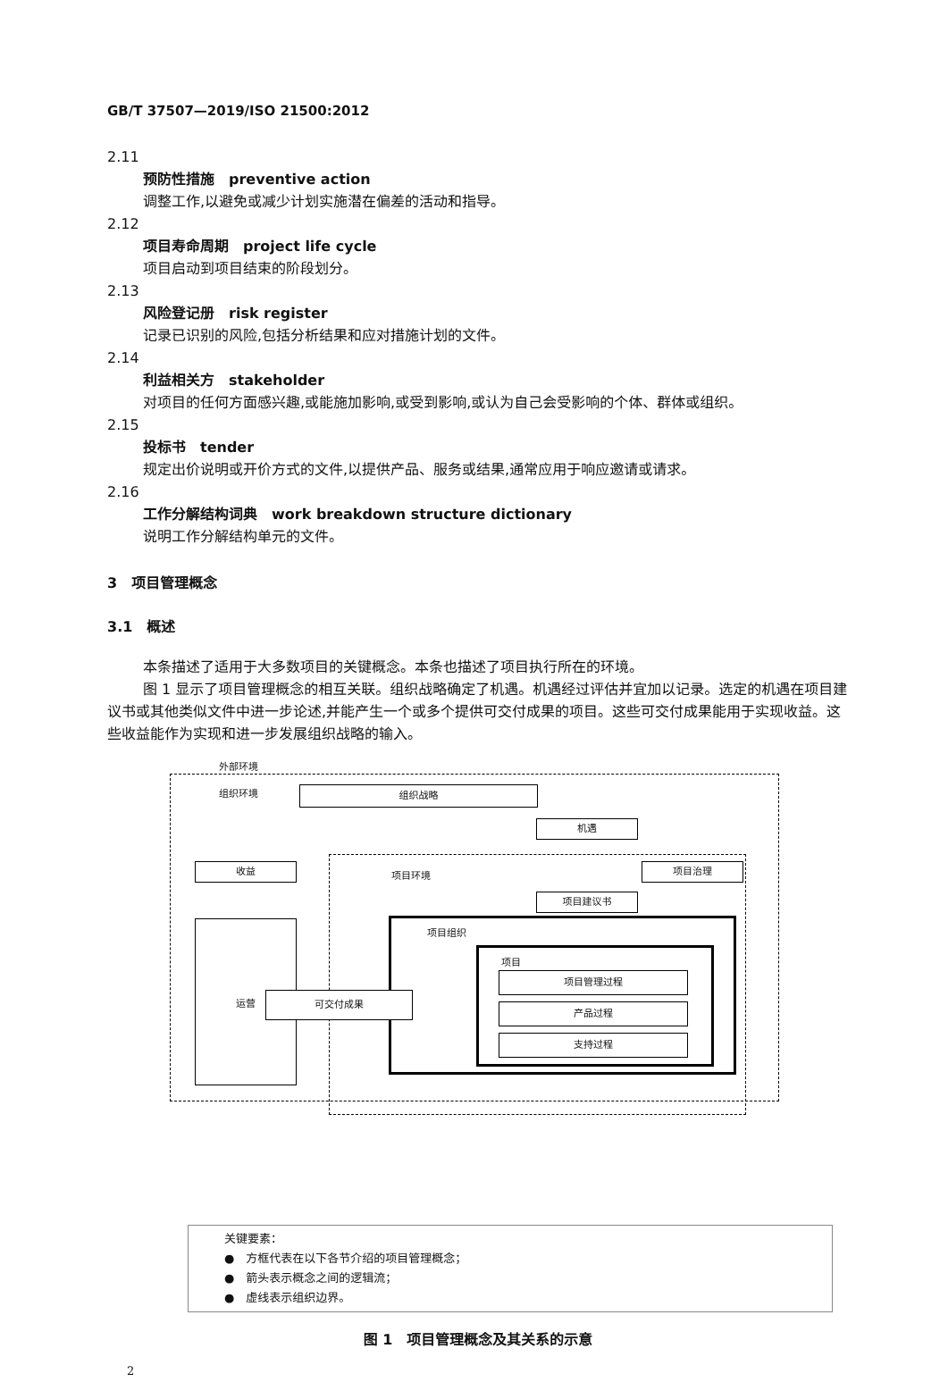GB/T 37507—2019/ISO 21500:2012
2.11
预防性措施　preventive action
调整工作,以避免或减少计划实施潜在偏差的活动和指导。
2.12
项目寿命周期　project life cycle
项目启动到项目结束的阶段划分。
2.13
风险登记册　risk register
记录已识别的风险,包括分析结果和应对措施计划的文件。
2.14
利益相关方　stakeholder
对项目的任何方面感兴趣,或能施加影响,或受到影响,或认为自己会受影响的个体、群体或组织。
2.15
投标书　tender
规定出价说明或开价方式的文件,以提供产品、服务或结果,通常应用于响应邀请或请求。
2.16
工作分解结构词典　work breakdown structure dictionary
说明工作分解结构单元的文件。
3　项目管理概念
3.1　概述
本条描述了适用于大多数项目的关键概念。本条也描述了项目执行所在的环境。
图 1 显示了项目管理概念的相互关联。组织战略确定了机遇。机遇经过评估并宜加以记录。选定的机遇在项目建议书或其他类似文件中进一步论述,并能产生一个或多个提供可交付成果的项目。这些可交付成果能用于实现收益。这些收益能作为实现和进一步发展组织战略的输入。
外部环境
组织环境 组织战略
机遇
收益 项目环境 项目治理
项目建议书
运营 项目组织
项目
项目管理过程
产品过程
支持过程
可交付成果
关键要素：
●　方框代表在以下各节介绍的项目管理概念；
●　箭头表示概念之间的逻辑流；
●　虚线表示组织边界。
图 1　项目管理概念及其关系的示意
2